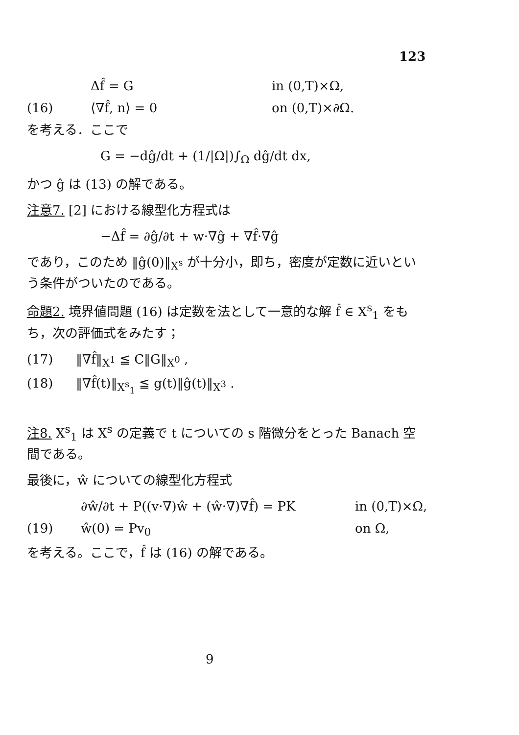123
Δf̂ = G in (0,T)×Ω,
(16) ⟨∇f̂, n⟩ = 0 on (0,T)×∂Ω.
を考える．ここで
G = −dĝ/dt + (1/|Ω|)∫<sub>Ω</sub> dĝ/dt dx,
かつ ĝ は (13) の解である。
注意7. [2] における線型化方程式は
−Δf̂ = ∂ĝ/∂t + w·∇ĝ + ∇f̂·∇ĝ
であり，このため ‖ĝ(0)‖<sub>X<sup>s</sup></sub> が十分小，即ち，密度が定数に近いという条件がついたのである。
命題2. 境界値問題 (16) は定数を法として一意的な解 f̂ ∈ X<sup>s</sup><sub>1</sub> をもち，次の評価式をみたす；
(17) ‖∇f̂‖<sub>X<sup>1</sup></sub> ≦ C‖G‖<sub>X<sup>0</sup></sub> ,
(18) ‖∇f̂(t)‖<sub>X<sup>s</sup><sub>1</sub></sub> ≦ g(t)‖ĝ(t)‖<sub>X<sup>3</sup></sub> .
注8. X<sup>s</sup><sub>1</sub> は X<sup>s</sup> の定義で t についての s 階微分をとった Banach 空間である。
最後に，ŵ についての線型化方程式
∂ŵ/∂t + P((v·∇)ŵ + (ŵ·∇)∇f̂) = PK in (0,T)×Ω,
(19) ŵ(0) = Pv<sub>0</sub> on Ω,
を考える。ここで，f̂ は (16) の解である。
9